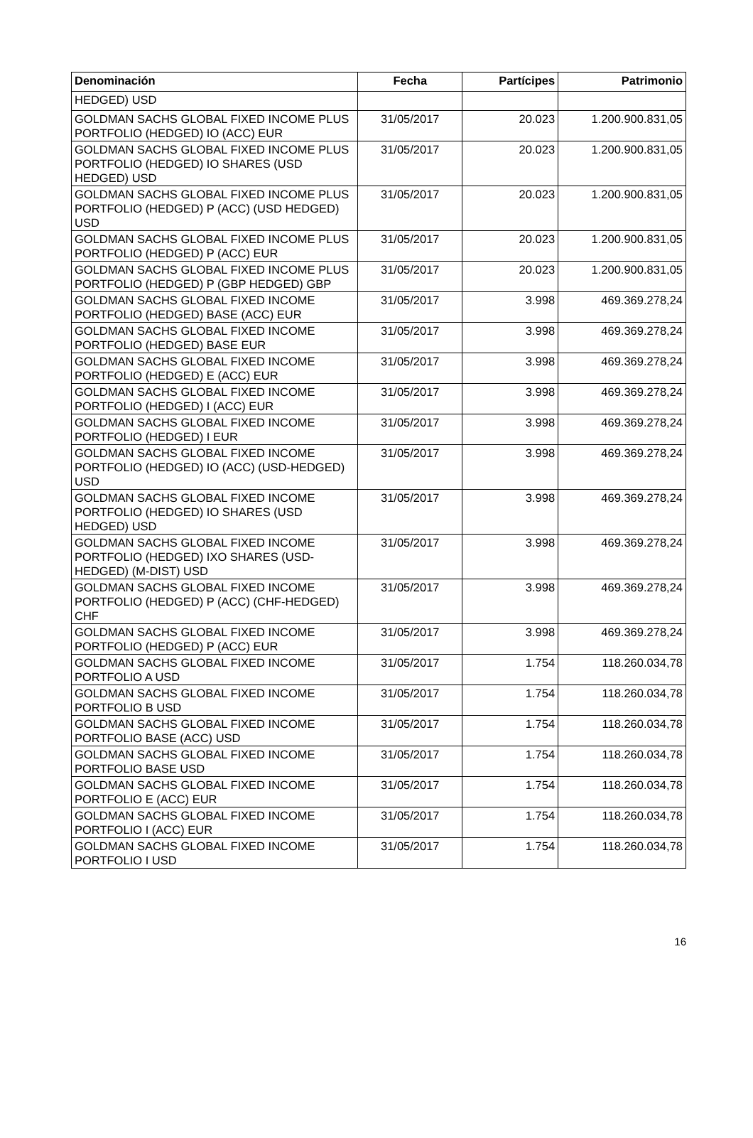| Denominación | Fecha | Partícipes | Patrimonio |
| --- | --- | --- | --- |
| HEDGED) USD | | | |
| GOLDMAN SACHS GLOBAL FIXED INCOME PLUS PORTFOLIO (HEDGED) IO (ACC) EUR | 31/05/2017 | 20.023 | 1.200.900.831,05 |
| GOLDMAN SACHS GLOBAL FIXED INCOME PLUS PORTFOLIO (HEDGED) IO SHARES (USD HEDGED) USD | 31/05/2017 | 20.023 | 1.200.900.831,05 |
| GOLDMAN SACHS GLOBAL FIXED INCOME PLUS PORTFOLIO (HEDGED) P (ACC) (USD HEDGED) USD | 31/05/2017 | 20.023 | 1.200.900.831,05 |
| GOLDMAN SACHS GLOBAL FIXED INCOME PLUS PORTFOLIO (HEDGED) P (ACC) EUR | 31/05/2017 | 20.023 | 1.200.900.831,05 |
| GOLDMAN SACHS GLOBAL FIXED INCOME PLUS PORTFOLIO (HEDGED) P (GBP HEDGED) GBP | 31/05/2017 | 20.023 | 1.200.900.831,05 |
| GOLDMAN SACHS GLOBAL FIXED INCOME PORTFOLIO (HEDGED) BASE (ACC) EUR | 31/05/2017 | 3.998 | 469.369.278,24 |
| GOLDMAN SACHS GLOBAL FIXED INCOME PORTFOLIO (HEDGED) BASE EUR | 31/05/2017 | 3.998 | 469.369.278,24 |
| GOLDMAN SACHS GLOBAL FIXED INCOME PORTFOLIO (HEDGED) E (ACC) EUR | 31/05/2017 | 3.998 | 469.369.278,24 |
| GOLDMAN SACHS GLOBAL FIXED INCOME PORTFOLIO (HEDGED) I (ACC) EUR | 31/05/2017 | 3.998 | 469.369.278,24 |
| GOLDMAN SACHS GLOBAL FIXED INCOME PORTFOLIO (HEDGED) I EUR | 31/05/2017 | 3.998 | 469.369.278,24 |
| GOLDMAN SACHS GLOBAL FIXED INCOME PORTFOLIO (HEDGED) IO (ACC) (USD-HEDGED) USD | 31/05/2017 | 3.998 | 469.369.278,24 |
| GOLDMAN SACHS GLOBAL FIXED INCOME PORTFOLIO (HEDGED) IO SHARES (USD HEDGED) USD | 31/05/2017 | 3.998 | 469.369.278,24 |
| GOLDMAN SACHS GLOBAL FIXED INCOME PORTFOLIO (HEDGED) IXO SHARES (USD-HEDGED) (M-DIST) USD | 31/05/2017 | 3.998 | 469.369.278,24 |
| GOLDMAN SACHS GLOBAL FIXED INCOME PORTFOLIO (HEDGED) P (ACC) (CHF-HEDGED) CHF | 31/05/2017 | 3.998 | 469.369.278,24 |
| GOLDMAN SACHS GLOBAL FIXED INCOME PORTFOLIO (HEDGED) P (ACC) EUR | 31/05/2017 | 3.998 | 469.369.278,24 |
| GOLDMAN SACHS GLOBAL FIXED INCOME PORTFOLIO A USD | 31/05/2017 | 1.754 | 118.260.034,78 |
| GOLDMAN SACHS GLOBAL FIXED INCOME PORTFOLIO B USD | 31/05/2017 | 1.754 | 118.260.034,78 |
| GOLDMAN SACHS GLOBAL FIXED INCOME PORTFOLIO BASE (ACC) USD | 31/05/2017 | 1.754 | 118.260.034,78 |
| GOLDMAN SACHS GLOBAL FIXED INCOME PORTFOLIO BASE USD | 31/05/2017 | 1.754 | 118.260.034,78 |
| GOLDMAN SACHS GLOBAL FIXED INCOME PORTFOLIO E (ACC) EUR | 31/05/2017 | 1.754 | 118.260.034,78 |
| GOLDMAN SACHS GLOBAL FIXED INCOME PORTFOLIO I (ACC) EUR | 31/05/2017 | 1.754 | 118.260.034,78 |
| GOLDMAN SACHS GLOBAL FIXED INCOME PORTFOLIO I USD | 31/05/2017 | 1.754 | 118.260.034,78 |
16